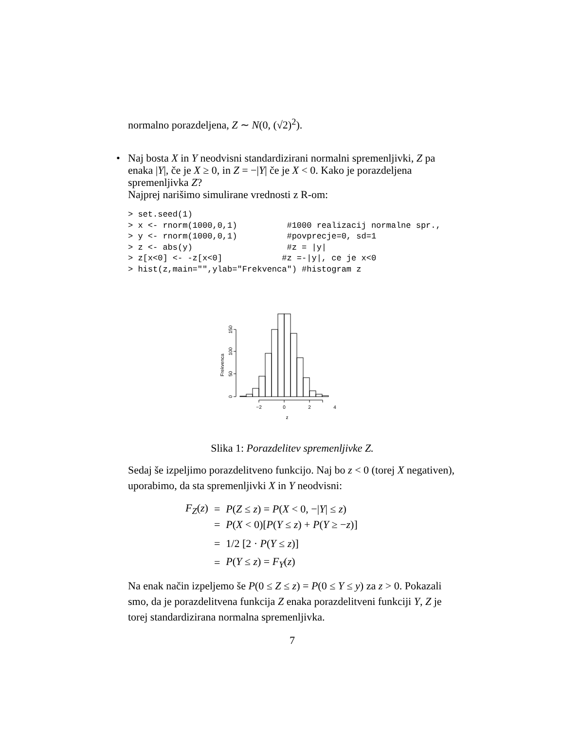normalno porazdeljena, Z ∼ N(0, (√2)<sup>2</sup>).
• Naj bosta X in Y neodvisni standardizirani normalni spremenljivki, Z pa enaka |Y|, če je X ≥ 0, in Z = −|Y| če je X < 0. Kako je porazdeljena spremenljivka Z?
Najprej narišimo simulirane vrednosti z R-om:
> set.seed(1)
> x <- rnorm(1000,0,1)          #1000 realizacij normalne spr.,
> y <- rnorm(1000,0,1)          #povprecje=0, sd=1
> z <- abs(y)                   #z = |y|
> z[x<0] <- -z[x<0]            #z =-|y|, ce je x<0
> hist(z,main="",ylab="Frekvenca") #histogram z
−2
0
2
4
z
0
50
100
150
Frekvenca
Slika 1: Porazdelitev spremenljivke Z.
Sedaj še izpeljimo porazdelitveno funkcijo. Naj bo z < 0 (torej X negativen), uporabimo, da sta spremenljivki X in Y neodvisni:
| F<sub>Z</sub> ( z ) | = | P ( Z ≤ z ) = P ( X < 0, −/ Y / ≤ z ) |
| | = | P ( X < 0)[ P ( Y ≤ z ) + P ( Y ≥ − z )] |
| | = | 1/2 [2 · P ( Y ≤ z )] |
| | = | P ( Y ≤ z ) = F<sub>Y</sub> ( z ) |
Na enak način izpeljemo še P(0 ≤ Z ≤ z) = P(0 ≤ Y ≤ y) za z > 0. Pokazali smo, da je porazdelitvena funkcija Z enaka porazdelitveni funkciji Y, Z je torej standardizirana normalna spremenljivka.
7